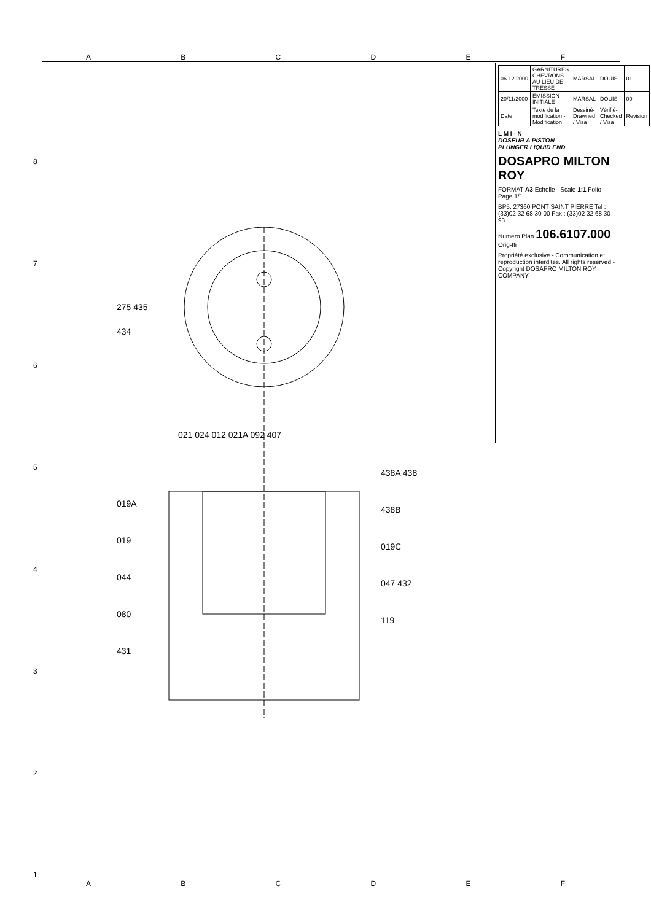275 435 434
021 024 012 021A 092 407
019A 019 044 080 431
438A 438 438B 019C 047 432 119
| 06.12.2000 | GARNITURES CHEVRONS AU LIEU DE TRESSE | MARSAL | DOUIS | 01 |
| 20/11/2000 | EMISSION INITIALE | MARSAL | DOUIS | 00 |
| Date | Texte de la modification - Modification | Dessiné-Drawned / Visa | Vérifié-Checked / Visa | Revision |
L M I - N
DOSEUR A PISTON
PLUNGER LIQUID END
DOSAPRO MILTON ROY
FORMAT A3 Echelle - Scale 1:1 Folio - Page 1/1
BP5, 27360 PONT SAINT PIERRE Tel : (33)02 32 68 30 00 Fax : (33)02 32 68 30 93
Numero Plan 106.6107.000 Orig-Ifr
Propriété exclusive - Communication et reproduction interdites. All rights reserved - Copyright DOSAPRO MILTON ROY COMPANY
A B C D E F
A B C D E F
8 7 6 5 4 3 2 1